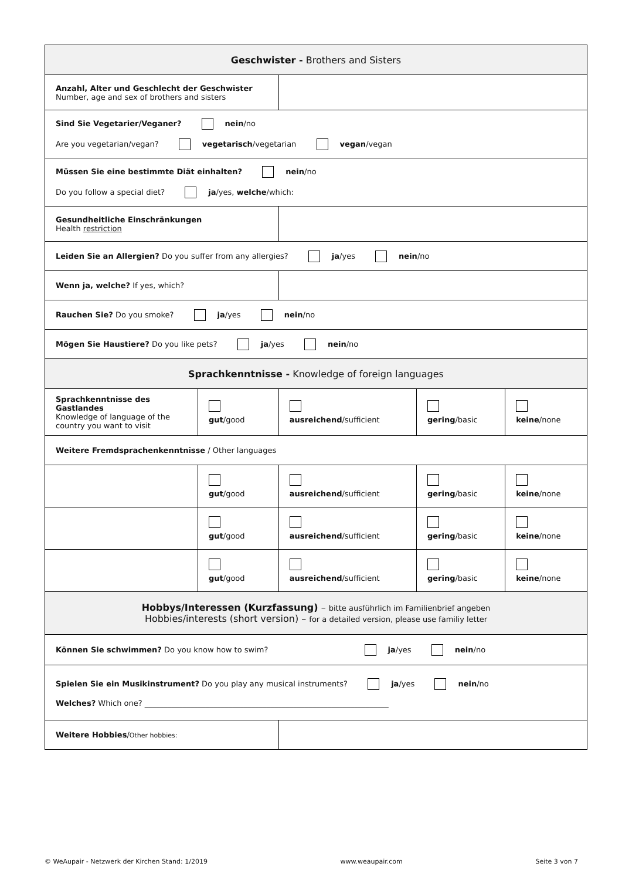| Geschwister - Brothers and Sisters | | | | |
| Anzahl, Alter und Geschlecht der Geschwister Number, age and sex of brothers and sisters | | | | |
| Sind Sie Vegetarier/Veganer? nein /no Are you vegetarian/vegan? vegetarisch /vegetarian vegan /vegan | | | | |
| Müssen Sie eine bestimmte Diät einhalten? nein /no Do you follow a special diet? ja /yes, welche /which: | | | | |
| Gesundheitliche Einschränkungen Health restriction | | | | |
| Leiden Sie an Allergien? Do you suffer from any allergies? ja /yes nein /no | | | | |
| Wenn ja, welche? If yes, which? | | | | |
| Rauchen Sie? Do you smoke? ja /yes nein /no | | | | |
| Mögen Sie Haustiere? Do you like pets? ja /yes nein /no | | | | |
| Sprachkenntnisse - Knowledge of foreign languages | | | | |
| Sprachkenntnisse des Gastlandes Knowledge of language of the country you want to visit | gut /good | ausreichend /sufficient | gering /basic | keine /none |
| Weitere Fremdsprachenkenntnisse / Other languages | | | | |
| | gut /good | ausreichend /sufficient | gering /basic | keine /none |
| | gut /good | ausreichend /sufficient | gering /basic | keine /none |
| | gut /good | ausreichend /sufficient | gering /basic | keine /none |
| Hobbys/Interessen (Kurzfassung) – bitte ausführlich im Familienbrief angeben Hobbies/interests (short version) – for a detailed version, please use familiy letter | | | | |
| Können Sie schwimmen? Do you know how to swim? ja /yes nein /no | | | | |
| Spielen Sie ein Musikinstrument? Do you play any musical instruments? ja /yes nein /no Welches? Which one? ________________________________________________________________ | | | | |
| Weitere Hobbies / Other hobbies: | | | | |
© WeAupair - Netzwerk der Kirchen Stand: 1/2019 www.weaupair.com Seite 3 von 7